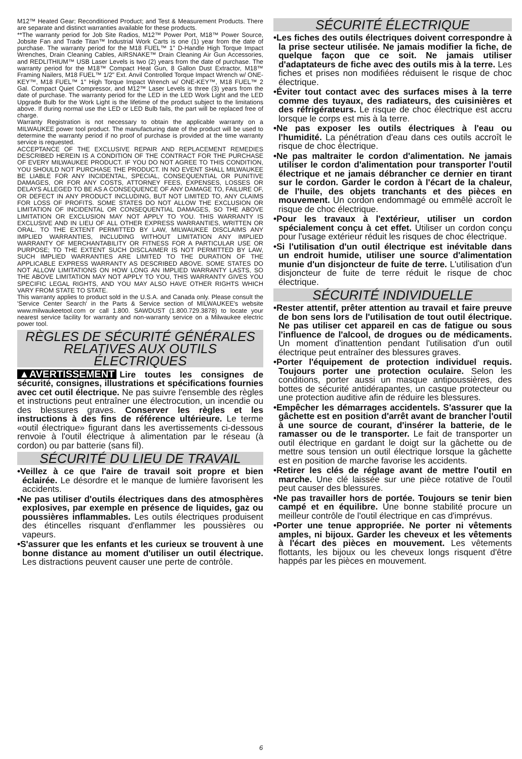M12™ Heated Gear; Reconditioned Product; and Test & Measurement Products. There are separate and distinct warranties available for these products.
**The warranty period for Job Site Radios, M12™ Power Port, M18™ Power Source, Jobsite Fan and Trade Titan™ Industrial Work Carts is one (1) year from the date of purchase. The warranty period for the M18 FUEL™ 1" D-Handle High Torque Impact Wrenches, Drain Cleaning Cables, AIRSNAKE™ Drain Cleaning Air Gun Accessories, and REDLITHIUM™ USB Laser Levels is two (2) years from the date of purchase. The warranty period for the M18™ Compact Heat Gun, 8 Gallon Dust Extractor, M18™ Framing Nailers, M18 FUEL™ 1/2" Ext. Anvil Controlled Torque Impact Wrench w/ ONE-KEY™, M18 FUEL™ 1" High Torque Impact Wrench w/ ONE-KEY™, M18 FUEL™ 2 Gal. Compact Quiet Compressor, and M12™ Laser Levels is three (3) years from the date of purchase. The warranty period for the LED in the LED Work Light and the LED Upgrade Bulb for the Work Light is the lifetime of the product subject to the limitations above. If during normal use the LED or LED Bulb fails, the part will be replaced free of charge.
Warranty Registration is not necessary to obtain the applicable warranty on a MILWAUKEE power tool product. The manufacturing date of the product will be used to determine the warranty period if no proof of purchase is provided at the time warranty service is requested.
ACCEPTANCE OF THE EXCLUSIVE REPAIR AND REPLACEMENT REMEDIES DESCRIBED HEREIN IS A CONDITION OF THE CONTRACT FOR THE PURCHASE OF EVERY MILWAUKEE PRODUCT. IF YOU DO NOT AGREE TO THIS CONDITION, YOU SHOULD NOT PURCHASE THE PRODUCT. IN NO EVENT SHALL MILWAUKEE BE LIABLE FOR ANY INCIDENTAL, SPECIAL, CONSEQUENTIAL OR PUNITIVE DAMAGES, OR FOR ANY COSTS, ATTORNEY FEES, EXPENSES, LOSSES OR DELAYS ALLEGED TO BE AS A CONSEQUENCE OF ANY DAMAGE TO, FAILURE OF, OR DEFECT IN ANY PRODUCT INCLUDING, BUT NOT LIMITED TO, ANY CLAIMS FOR LOSS OF PROFITS. SOME STATES DO NOT ALLOW THE EXCLUSION OR LIMITATION OF INCIDENTAL OR CONSEQUENTIAL DAMAGES, SO THE ABOVE LIMITATION OR EXCLUSION MAY NOT APPLY TO YOU. THIS WARRANTY IS EXCLUSIVE AND IN LIEU OF ALL OTHER EXPRESS WARRANTIES, WRITTEN OR ORAL. TO THE EXTENT PERMITTED BY LAW, MILWAUKEE DISCLAIMS ANY IMPLIED WARRANTIES, INCLUDING WITHOUT LIMITATION ANY IMPLIED WARRANTY OF MERCHANTABILITY OR FITNESS FOR A PARTICULAR USE OR PURPOSE; TO THE EXTENT SUCH DISCLAIMER IS NOT PERMITTED BY LAW, SUCH IMPLIED WARRANTIES ARE LIMITED TO THE DURATION OF THE APPLICABLE EXPRESS WARRANTY AS DESCRIBED ABOVE. SOME STATES DO NOT ALLOW LIMITATIONS ON HOW LONG AN IMPLIED WARRANTY LASTS, SO THE ABOVE LIMITATION MAY NOT APPLY TO YOU, THIS WARRANTY GIVES YOU SPECIFIC LEGAL RIGHTS, AND YOU MAY ALSO HAVE OTHER RIGHTS WHICH VARY FROM STATE TO STATE.
This warranty applies to product sold in the U.S.A. and Canada only. Please consult the 'Service Center Search' in the Parts & Service section of MILWAUKEE's website www.milwaukeetool.com or call 1.800. SAWDUST (1.800.729.3878) to locate your nearest service facility for warranty and non-warranty service on a Milwaukee electric power tool.
RÈGLES DE SÉCURITÉ GÉNÉRALES
RELATIVES AUX OUTILS ÉLECTRIQUES
▲AVERTISSEMENT Lire toutes les consignes de sécurité, consignes, illustrations et spécifications fournies avec cet outil électrique. Ne pas suivre l'ensemble des règles et instructions peut entraîner une électrocution, un incendie ou des blessures graves. Conserver les règles et les instructions à des fins de référence ultérieure. Le terme «outil électrique» figurant dans les avertissements ci-dessous renvoie à l'outil électrique à alimentation par le réseau (à cordon) ou par batterie (sans fil).
SÉCURITÉ DU LIEU DE TRAVAIL
•Veillez à ce que l'aire de travail soit propre et bien éclairée. Le désordre et le manque de lumière favorisent les accidents.
•Ne pas utiliser d'outils électriques dans des atmosphères explosives, par exemple en présence de liquides, gaz ou poussières inflammables. Les outils électriques produisent des étincelles risquant d'enflammer les poussières ou vapeurs.
•S'assurer que les enfants et les curieux se trouvent à une bonne distance au moment d'utiliser un outil électrique. Les distractions peuvent causer une perte de contrôle.
SÉCURITÉ ÉLECTRIQUE
•Les fiches des outils électriques doivent correspondre à la prise secteur utilisée. Ne jamais modifier la fiche, de quelque façon que ce soit. Ne jamais utiliser d'adaptateurs de fiche avec des outils mis à la terre. Les fiches et prises non modifiées réduisent le risque de choc électrique.
•Éviter tout contact avec des surfaces mises à la terre comme des tuyaux, des radiateurs, des cuisinières et des réfrigérateurs. Le risque de choc électrique est accru lorsque le corps est mis à la terre.
•Ne pas exposer les outils électriques à l'eau ou l'humidité. La pénétration d'eau dans ces outils accroît le risque de choc électrique.
•Ne pas maltraiter le cordon d'alimentation. Ne jamais utiliser le cordon d'alimentation pour transporter l'outil électrique et ne jamais débrancher ce dernier en tirant sur le cordon. Garder le cordon à l'écart de la chaleur, de l'huile, des objets tranchants et des pièces en mouvement. Un cordon endommagé ou emmêlé accroît le risque de choc électrique.
•Pour les travaux à l'extérieur, utiliser un cordon spécialement conçu à cet effet. Utiliser un cordon conçu pour l'usage extérieur réduit les risques de choc électrique.
•Si l'utilisation d'un outil électrique est inévitable dans un endroit humide, utiliser une source d'alimentation munie d'un disjoncteur de fuite de terre. L'utilisation d'un disjoncteur de fuite de terre réduit le risque de choc électrique.
SÉCURITÉ INDIVIDUELLE
•Rester attentif, prêter attention au travail et faire preuve de bon sens lors de l'utilisation de tout outil électrique. Ne pas utiliser cet appareil en cas de fatigue ou sous l'influence de l'alcool, de drogues ou de médicaments. Un moment d'inattention pendant l'utilisation d'un outil électrique peut entraîner des blessures graves.
•Porter l'équipement de protection individuel requis. Toujours porter une protection oculaire. Selon les conditions, porter aussi un masque antipoussières, des bottes de sécurité antidérapantes, un casque protecteur ou une protection auditive afin de réduire les blessures.
•Empêcher les démarrages accidentels. S'assurer que la gâchette est en position d'arrêt avant de brancher l'outil à une source de courant, d'insérer la batterie, de le ramasser ou de le transporter. Le fait de transporter un outil électrique en gardant le doigt sur la gâchette ou de mettre sous tension un outil électrique lorsque la gâchette est en position de marche favorise les accidents.
•Retirer les clés de réglage avant de mettre l'outil en marche. Une clé laissée sur une pièce rotative de l'outil peut causer des blessures.
•Ne pas travailler hors de portée. Toujours se tenir bien campé et en équilibre. Une bonne stabilité procure un meilleur contrôle de l'outil électrique en cas d'imprévus.
•Porter une tenue appropriée. Ne porter ni vêtements amples, ni bijoux. Garder les cheveux et les vêtements à l'écart des pièces en mouvement. Les vêtements flottants, les bijoux ou les cheveux longs risquent d'être happés par les pièces en mouvement.
6